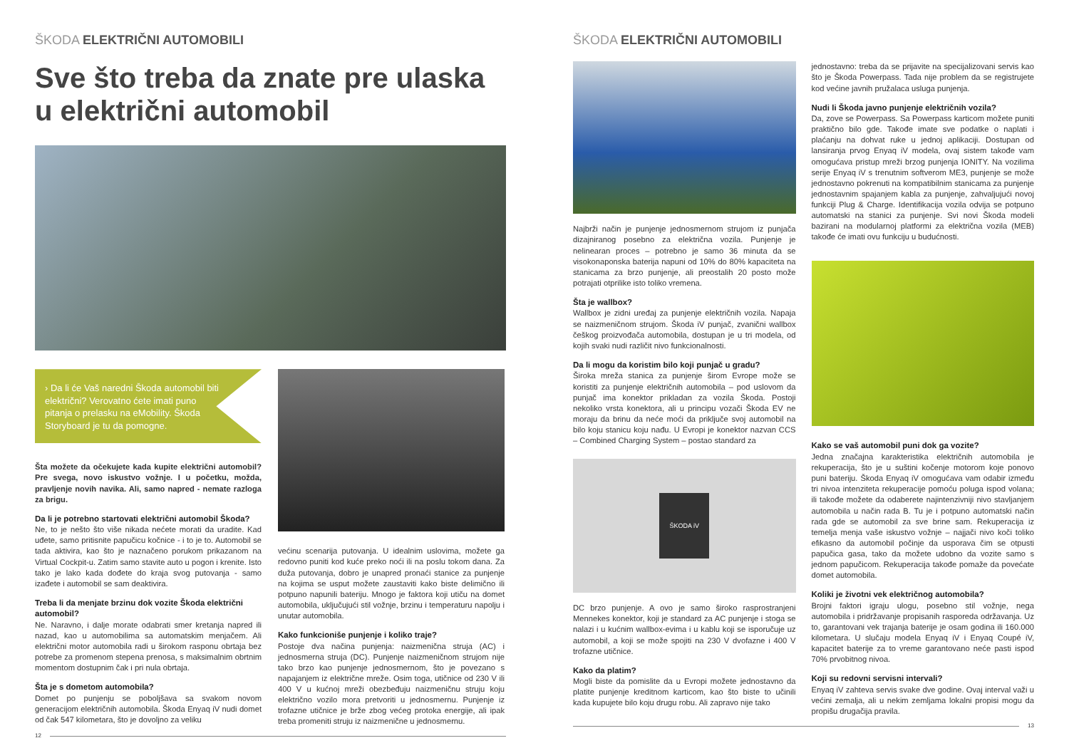ŠKODA ELEKTRIČNI AUTOMOBILI
Sve što treba da znate pre ulaska u električni automobil
› Da li će Vaš naredni Škoda automobil biti električni? Verovatno ćete imati puno pitanja o prelasku na eMobility. Škoda Storyboard je tu da pomogne.
Šta možete da očekujete kada kupite električni automobil? Pre svega, novo iskustvo vožnje. I u početku, možda, pravljenje novih navika. Ali, samo napred - nemate razloga za brigu.
Da li je potrebno startovati električni automobil Škoda?
Ne, to je nešto što više nikada nećete morati da uradite. Kad uđete, samo pritisnite papučicu kočnice - i to je to. Automobil se tada aktivira, kao što je naznačeno porukom prikazanom na Virtual Cockpit-u. Zatim samo stavite auto u pogon i krenite. Isto tako je lako kada dođete do kraja svog putovanja - samo izađete i automobil se sam deaktivira.
Treba li da menjate brzinu dok vozite Škoda električni automobil?
Ne. Naravno, i dalje morate odabrati smer kretanja napred ili nazad, kao u automobilima sa automatskim menjačem. Ali električni motor automobila radi u širokom rasponu obrtaja bez potrebe za promenom stepena prenosa, s maksimalnim obrtnim momentom dostupnim čak i pri nula obrtaja.
Šta je s dometom automobila?
Domet po punjenju se poboljšava sa svakom novom generacijom električnih automobila. Škoda Enyaq iV nudi domet od čak 547 kilometara, što je dovoljno za veliku
većinu scenarija putovanja. U idealnim uslovima, možete ga redovno puniti kod kuće preko noći ili na poslu tokom dana. Za duža putovanja, dobro je unapred pronaći stanice za punjenje na kojima se usput možete zaustaviti kako biste delimično ili potpuno napunili bateriju. Mnogo je faktora koji utiču na domet automobila, uključujući stil vožnje, brzinu i temperaturu napolju i unutar automobila.
Kako funkcioniše punjenje i koliko traje?
Postoje dva načina punjenja: naizmenična struja (AC) i jednosmerna struja (DC). Punjenje naizmeničnom strujom nije tako brzo kao punjenje jednosmernom, što je povezano s napajanjem iz električne mreže. Osim toga, utičnice od 230 V ili 400 V u kućnoj mreži obezbeđuju naizmeničnu struju koju električno vozilo mora pretvoriti u jednosmernu. Punjenje iz trofazne utičnice je brže zbog većeg protoka energije, ali ipak treba promeniti struju iz naizmenične u jednosmernu.
12
ŠKODA ELEKTRIČNI AUTOMOBILI
Najbrži način je punjenje jednosmernom strujom iz punjača dizajniranog posebno za električna vozila. Punjenje je nelinearan proces – potrebno je samo 36 minuta da se visokonaponska baterija napuni od 10% do 80% kapaciteta na stanicama za brzo punjenje, ali preostalih 20 posto može potrajati otprilike isto toliko vremena.
Šta je wallbox?
Wallbox je zidni uređaj za punjenje električnih vozila. Napaja se naizmeničnom strujom. Škoda iV punjač, zvanični wallbox češkog proizvođača automobila, dostupan je u tri modela, od kojih svaki nudi različit nivo funkcionalnosti.
Da li mogu da koristim bilo koji punjač u gradu?
Široka mreža stanica za punjenje širom Evrope može se koristiti za punjenje električnih automobila – pod uslovom da punjač ima konektor prikladan za vozila Škoda. Postoji nekoliko vrsta konektora, ali u principu vozači Škoda EV ne moraju da brinu da neće moći da priključe svoj automobil na bilo koju stanicu koju nađu. U Evropi je konektor nazvan CCS – Combined Charging System – postao standard za
ŠKODA iV
DC brzo punjenje. A ovo je samo široko rasprostranjeni Mennekes konektor, koji je standard za AC punjenje i stoga se nalazi i u kućnim wallbox-evima i u kablu koji se isporučuje uz automobil, a koji se može spojiti na 230 V dvofazne i 400 V trofazne utičnice.
Kako da platim?
Mogli biste da pomislite da u Evropi možete jednostavno da platite punjenje kreditnom karticom, kao što biste to učinili kada kupujete bilo koju drugu robu. Ali zapravo nije tako
jednostavno: treba da se prijavite na specijalizovani servis kao što je Škoda Powerpass. Tada nije problem da se registrujete kod većine javnih pružalaca usluga punjenja.
Nudi li Škoda javno punjenje električnih vozila?
Da, zove se Powerpass. Sa Powerpass karticom možete puniti praktično bilo gde. Takođe imate sve podatke o naplati i plaćanju na dohvat ruke u jednoj aplikaciji. Dostupan od lansiranja prvog Enyaq iV modela, ovaj sistem takođe vam omogućava pristup mreži brzog punjenja IONITY. Na vozilima serije Enyaq iV s trenutnim softverom ME3, punjenje se može jednostavno pokrenuti na kompatibilnim stanicama za punjenje jednostavnim spajanjem kabla za punjenje, zahvaljujući novoj funkciji Plug & Charge. Identifikacija vozila odvija se potpuno automatski na stanici za punjenje. Svi novi Škoda modeli bazirani na modularnoj platformi za električna vozila (MEB) takođe će imati ovu funkciju u budućnosti.
Kako se vaš automobil puni dok ga vozite?
Jedna značajna karakteristika električnih automobila je rekuperacija, što je u suštini kočenje motorom koje ponovo puni bateriju. Škoda Enyaq iV omogućava vam odabir između tri nivoa intenziteta rekuperacije pomoću poluga ispod volana; ili takođe možete da odaberete najintenzivniji nivo stavljanjem automobila u način rada B. Tu je i potpuno automatski način rada gde se automobil za sve brine sam. Rekuperacija iz temelja menja vaše iskustvo vožnje – najjači nivo koči toliko efikasno da automobil počinje da usporava čim se otpusti papučica gasa, tako da možete udobno da vozite samo s jednom papučicom. Rekuperacija takođe pomaže da povećate domet automobila.
Koliki je životni vek električnog automobila?
Brojni faktori igraju ulogu, posebno stil vožnje, nega automobila i pridržavanje propisanih rasporeda održavanja. Uz to, garantovani vek trajanja baterije je osam godina ili 160.000 kilometara. U slučaju modela Enyaq iV i Enyaq Coupé iV, kapacitet baterije za to vreme garantovano neće pasti ispod 70% prvobitnog nivoa.
Koji su redovni servisni intervali?
Enyaq iV zahteva servis svake dve godine. Ovaj interval važi u većini zemalja, ali u nekim zemljama lokalni propisi mogu da propišu drugačija pravila.
13